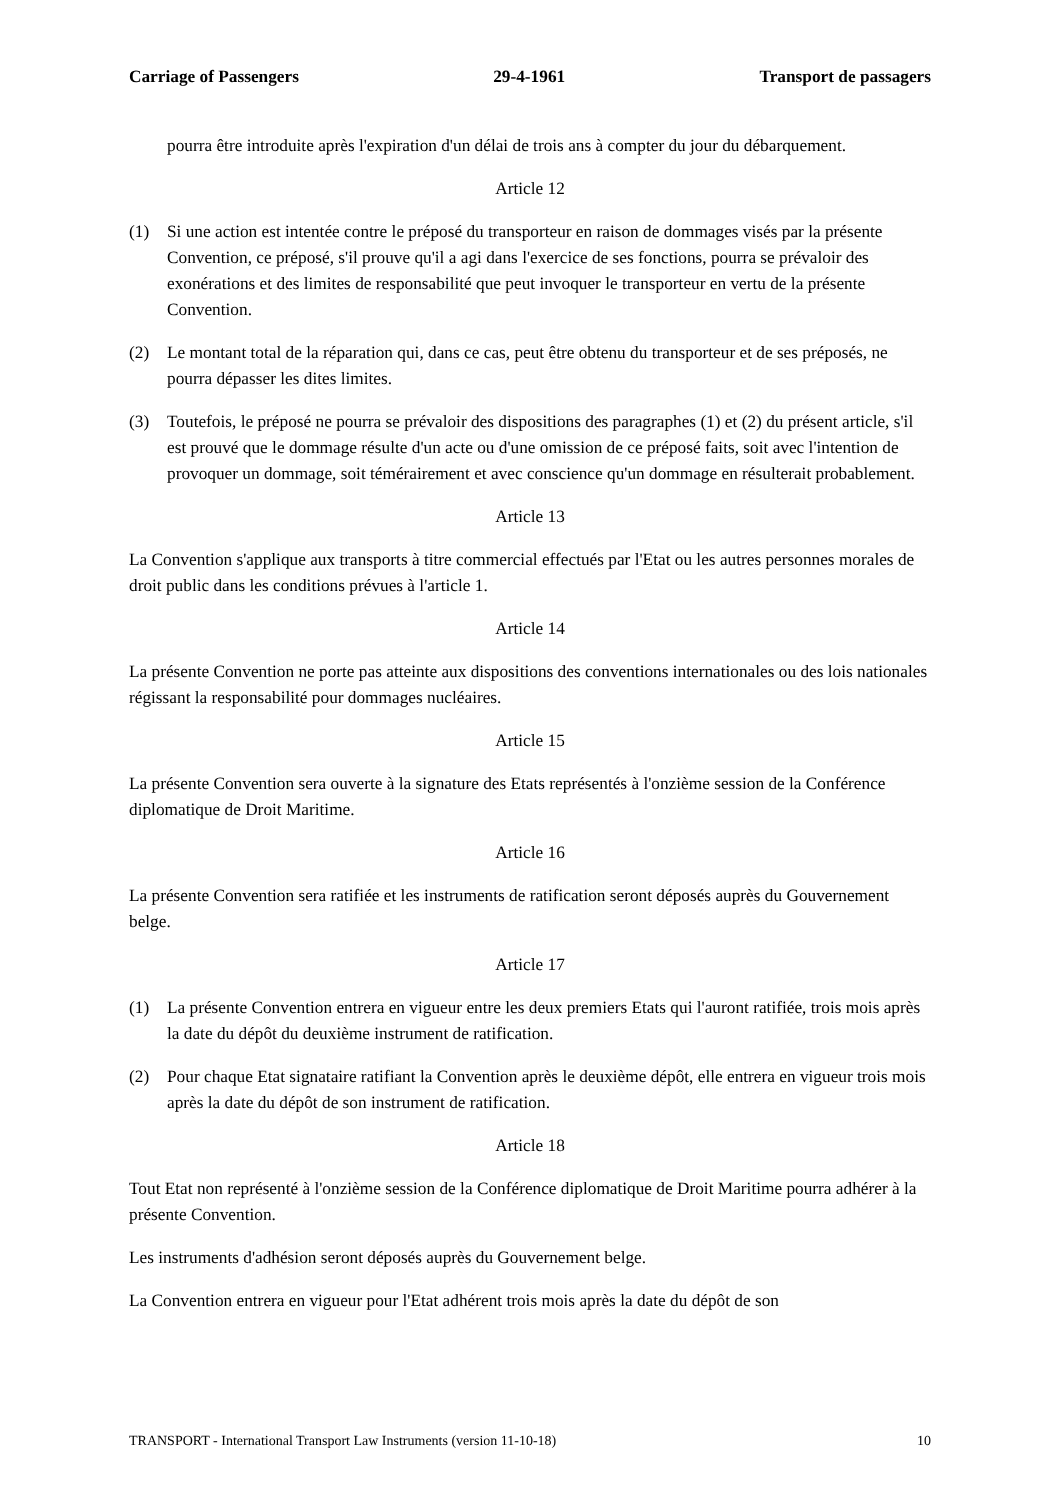Carriage of Passengers 29-4-1961 Transport de passagers
pourra être introduite après l'expiration d'un délai de trois ans à compter du jour du débarquement.
Article 12
(1) Si une action est intentée contre le préposé du transporteur en raison de dommages visés par la présente Convention, ce préposé, s'il prouve qu'il a agi dans l'exercice de ses fonctions, pourra se prévaloir des exonérations et des limites de responsabilité que peut invoquer le transporteur en vertu de la présente Convention.
(2) Le montant total de la réparation qui, dans ce cas, peut être obtenu du transporteur et de ses préposés, ne pourra dépasser les dites limites.
(3) Toutefois, le préposé ne pourra se prévaloir des dispositions des paragraphes (1) et (2) du présent article, s'il est prouvé que le dommage résulte d'un acte ou d'une omission de ce préposé faits, soit avec l'intention de provoquer un dommage, soit témérairement et avec conscience qu'un dommage en résulterait probablement.
Article 13
La Convention s'applique aux transports à titre commercial effectués par l'Etat ou les autres personnes morales de droit public dans les conditions prévues à l'article 1.
Article 14
La présente Convention ne porte pas atteinte aux dispositions des conventions internationales ou des lois nationales régissant la responsabilité pour dommages nucléaires.
Article 15
La présente Convention sera ouverte à la signature des Etats représentés à l'onzième session de la Conférence diplomatique de Droit Maritime.
Article 16
La présente Convention sera ratifiée et les instruments de ratification seront déposés auprès du Gouvernement belge.
Article 17
(1) La présente Convention entrera en vigueur entre les deux premiers Etats qui l'auront ratifiée, trois mois après la date du dépôt du deuxième instrument de ratification.
(2) Pour chaque Etat signataire ratifiant la Convention après le deuxième dépôt, elle entrera en vigueur trois mois après la date du dépôt de son instrument de ratification.
Article 18
Tout Etat non représenté à l'onzième session de la Conférence diplomatique de Droit Maritime pourra adhérer à la présente Convention.
Les instruments d'adhésion seront déposés auprès du Gouvernement belge.
La Convention entrera en vigueur pour l'Etat adhérent trois mois après la date du dépôt de son
TRANSPORT - International Transport Law Instruments (version 11-10-18) 10